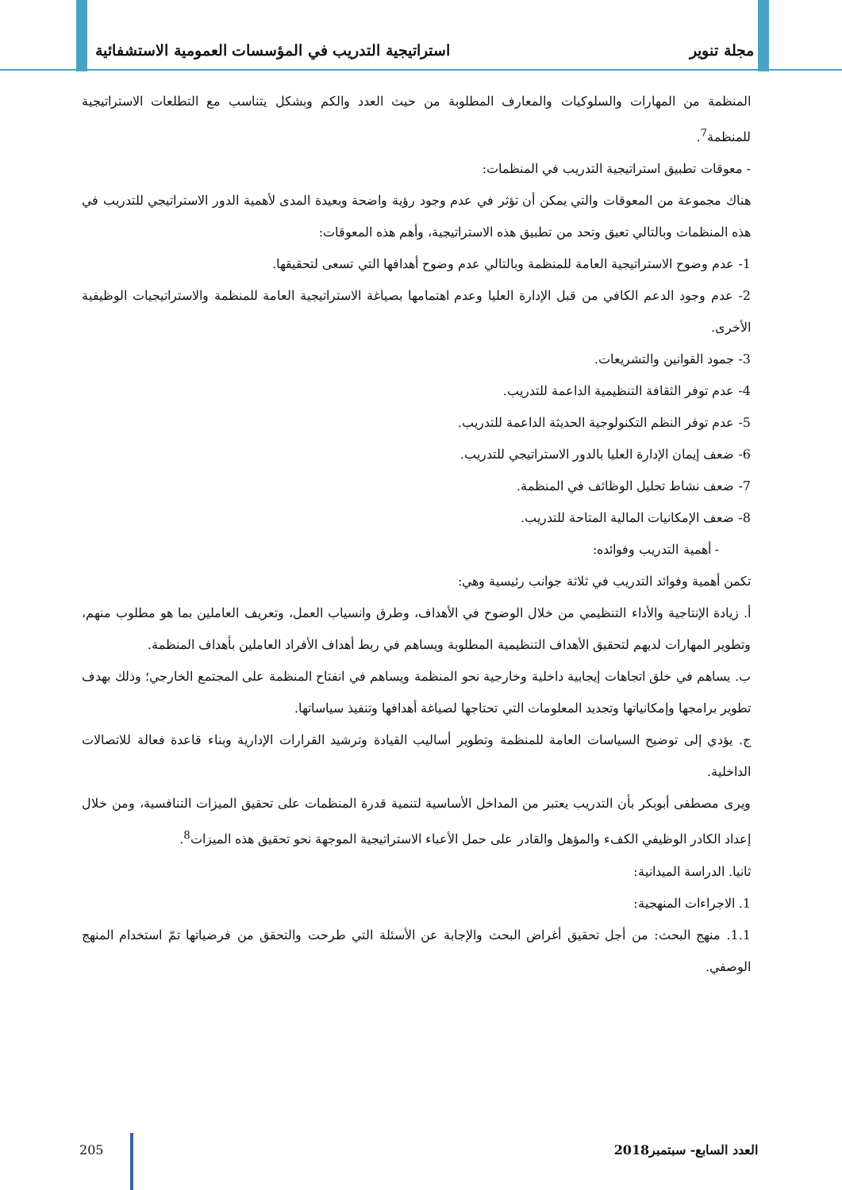مجلة تنوير استراتيجية التدريب في المؤسسات العمومية الاستشفائية
المنظمة من المهارات والسلوكيات والمعارف المطلوبة من حيث العدد والكم وبشكل يتناسب مع التطلعات الاستراتيجية للمنظمة<sup>7</sup>.
- معوقات تطبيق استراتيجية التدريب في المنظمات:
هناك مجموعة من المعوقات والتي يمكن أن تؤثر في عدم وجود رؤية واضحة وبعيدة المدى لأهمية الدور الاستراتيجي للتدريب في هذه المنظمات وبالتالي تعيق وتحد من تطبيق هذه الاستراتيجية، وأهم هذه المعوقات:
1- عدم وضوح الاستراتيجية العامة للمنظمة وبالتالي عدم وضوح أهدافها التي تسعى لتحقيقها.
2- عدم وجود الدعم الكافي من قبل الإدارة العليا وعدم اهتمامها بصياغة الاستراتيجية العامة للمنظمة والاستراتيجيات الوظيفية الأخرى.
3- جمود القوانين والتشريعات.
4- عدم توفر الثقافة التنظيمية الداعمة للتدريب.
5- عدم توفر النظم التكنولوجية الحديثة الداعمة للتدريب.
6- ضعف إيمان الإدارة العليا بالدور الاستراتيجي للتدريب.
7- ضعف نشاط تحليل الوظائف في المنظمة.
8- ضعف الإمكانيات المالية المتاحة للتدريب.
- أهمية التدريب وفوائده:
تكمن أهمية وفوائد التدريب في ثلاثة جوانب رئيسية وهي:
أ. زيادة الإنتاجية والأداء التنظيمي من خلال الوضوح في الأهداف، وطرق وانسياب العمل، وتعريف العاملين بما هو مطلوب منهم، وتطوير المهارات لديهم لتحقيق الأهداف التنظيمية المطلوبة ويساهم في ربط أهداف الأفراد العاملين بأهداف المنظمة.
ب. يساهم في خلق اتجاهات إيجابية داخلية وخارجية نحو المنظمة ويساهم في انفتاح المنظمة على المجتمع الخارجي؛ وذلك بهدف تطوير برامجها وإمكانياتها وتجديد المعلومات التي تحتاجها لصياغة أهدافها وتنفيذ سياساتها.
ج. يؤدي إلى توضيح السياسات العامة للمنظمة وتطوير أساليب القيادة وترشيد القرارات الإدارية وبناء قاعدة فعالة للاتصالات الداخلية.
ويرى مصطفى أبوبكر بأن التدريب يعتبر من المداخل الأساسية لتنمية قدرة المنظمات على تحقيق الميزات التنافسية، ومن خلال إعداد الكادر الوظيفي الكفء والمؤهل والقادر على حمل الأعباء الاستراتيجية الموجهة نحو تحقيق هذه الميزات<sup>8</sup>.
ثانيا. الدراسة الميدانية:
1. الاجراءات المنهجية:
1.1. منهج البحث: من أجل تحقيق أغراض البحث والإجابة عن الأسئلة التي طرحت والتحقق من فرضياتها تمّ استخدام المنهج الوصفي.
العدد السابع- سبتمبر2018 205